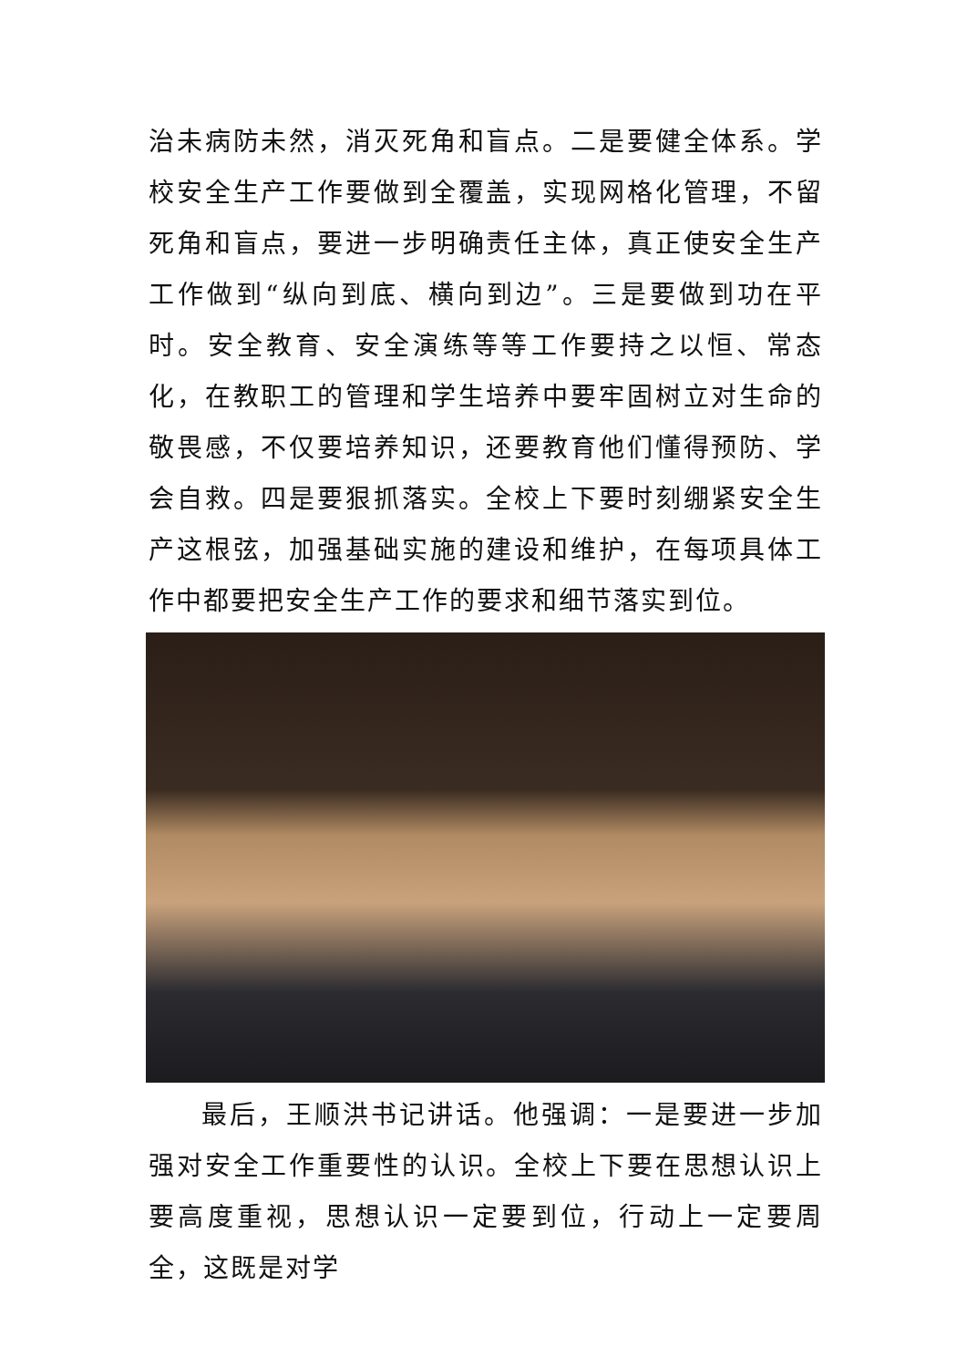治未病防未然，消灭死角和盲点。二是要健全体系。学校安全生产工作要做到全覆盖，实现网格化管理，不留死角和盲点，要进一步明确责任主体，真正使安全生产工作做到“纵向到底、横向到边”。三是要做到功在平时。安全教育、安全演练等等工作要持之以恒、常态化，在教职工的管理和学生培养中要牢固树立对生命的敬畏感，不仅要培养知识，还要教育他们懂得预防、学会自救。四是要狠抓落实。全校上下要时刻绷紧安全生产这根弦，加强基础实施的建设和维护，在每项具体工作中都要把安全生产工作的要求和细节落实到位。
最后，王顺洪书记讲话。他强调：一是要进一步加强对安全工作重要性的认识。全校上下要在思想认识上要高度重视，思想认识一定要到位，行动上一定要周全，这既是对学